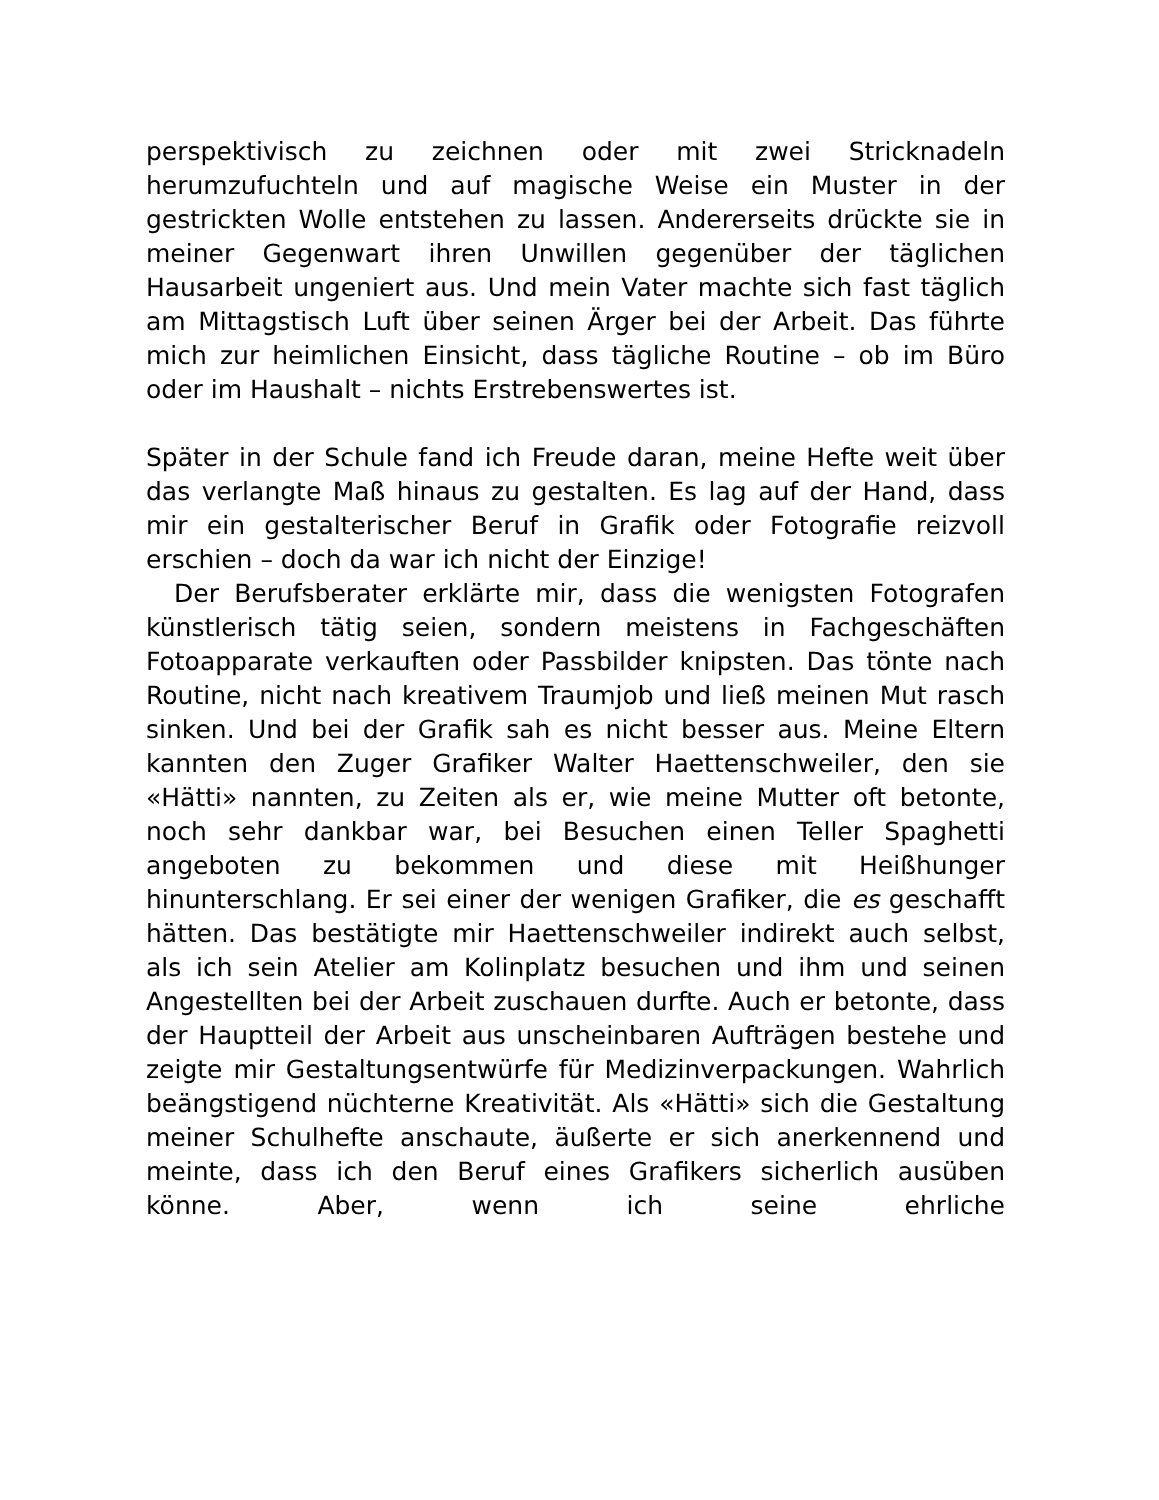perspektivisch zu zeichnen oder mit zwei Stricknadeln herumzufuchteln und auf magische Weise ein Muster in der gestrickten Wolle entstehen zu lassen. Andererseits drückte sie in meiner Gegenwart ihren Unwillen gegenüber der täglichen Hausarbeit ungeniert aus. Und mein Vater machte sich fast täglich am Mittagstisch Luft über seinen Ärger bei der Arbeit. Das führte mich zur heimlichen Einsicht, dass tägliche Routine – ob im Büro oder im Haushalt – nichts Erstrebenswertes ist.
Später in der Schule fand ich Freude daran, meine Hefte weit über das verlangte Maß hinaus zu gestalten. Es lag auf der Hand, dass mir ein gestalterischer Beruf in Grafik oder Fotografie reizvoll erschien – doch da war ich nicht der Einzige!
Der Berufsberater erklärte mir, dass die wenigsten Fotografen künstlerisch tätig seien, sondern meistens in Fachgeschäften Fotoapparate verkauften oder Passbilder knipsten. Das tönte nach Routine, nicht nach kreativem Traumjob und ließ meinen Mut rasch sinken. Und bei der Grafik sah es nicht besser aus. Meine Eltern kannten den Zuger Grafiker Walter Haettenschweiler, den sie «Hätti» nannten, zu Zeiten als er, wie meine Mutter oft betonte, noch sehr dankbar war, bei Besuchen einen Teller Spaghetti angeboten zu bekommen und diese mit Heißhunger hinunterschlang. Er sei einer der wenigen Grafiker, die es geschafft hätten. Das bestätigte mir Haettenschweiler indirekt auch selbst, als ich sein Atelier am Kolinplatz besuchen und ihm und seinen Angestellten bei der Arbeit zuschauen durfte. Auch er betonte, dass der Hauptteil der Arbeit aus unscheinbaren Aufträgen bestehe und zeigte mir Gestaltungsentwürfe für Medizinverpackungen. Wahrlich beängstigend nüchterne Kreativität. Als «Hätti» sich die Gestaltung meiner Schulhefte anschaute, äußerte er sich anerkennend und meinte, dass ich den Beruf eines Grafikers sicherlich ausüben könne. Aber, wenn ich seine ehrliche